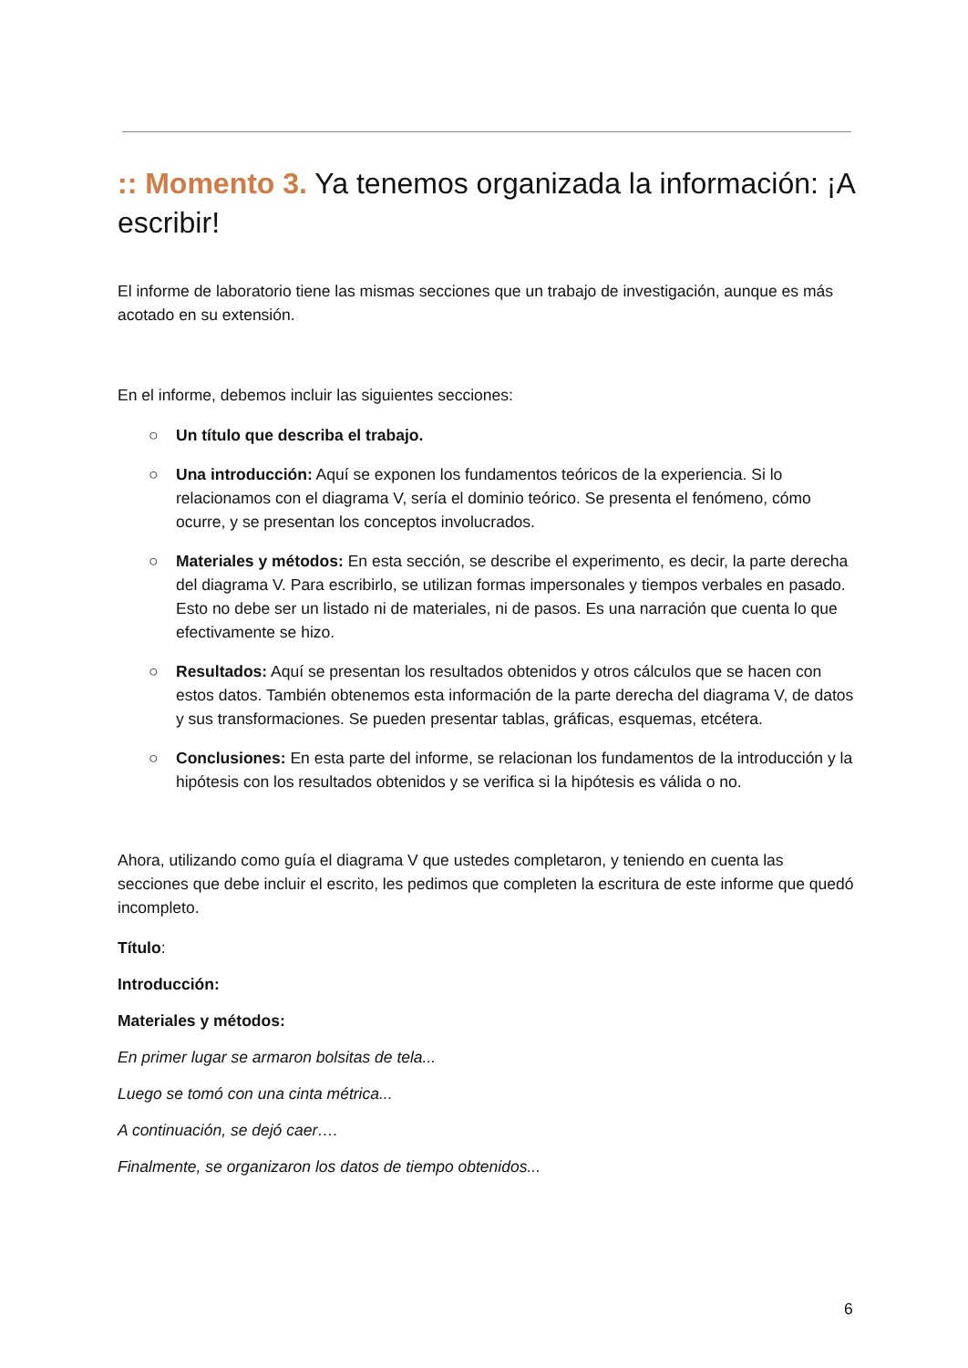:: Momento 3. Ya tenemos organizada la información: ¡A escribir!
El informe de laboratorio tiene las mismas secciones que un trabajo de investigación, aunque es más acotado en su extensión.
En el informe, debemos incluir las siguientes secciones:
○ Un título que describa el trabajo.
○ Una introducción: Aquí se exponen los fundamentos teóricos de la experiencia. Si lo relacionamos con el diagrama V, sería el dominio teórico. Se presenta el fenómeno, cómo ocurre, y se presentan los conceptos involucrados.
○ Materiales y métodos: En esta sección, se describe el experimento, es decir, la parte derecha del diagrama V. Para escribirlo, se utilizan formas impersonales y tiempos verbales en pasado. Esto no debe ser un listado ni de materiales, ni de pasos. Es una narración que cuenta lo que efectivamente se hizo.
○ Resultados: Aquí se presentan los resultados obtenidos y otros cálculos que se hacen con estos datos. También obtenemos esta información de la parte derecha del diagrama V, de datos y sus transformaciones. Se pueden presentar tablas, gráficas, esquemas, etcétera.
○ Conclusiones: En esta parte del informe, se relacionan los fundamentos de la introducción y la hipótesis con los resultados obtenidos y se verifica si la hipótesis es válida o no.
Ahora, utilizando como guía el diagrama V que ustedes completaron, y teniendo en cuenta las secciones que debe incluir el escrito, les pedimos que completen la escritura de este informe que quedó incompleto.
Título:
Introducción:
Materiales y métodos:
En primer lugar se armaron bolsitas de tela...
Luego se tomó con una cinta métrica...
A continuación, se dejó caer….
Finalmente, se organizaron los datos de tiempo obtenidos...
6